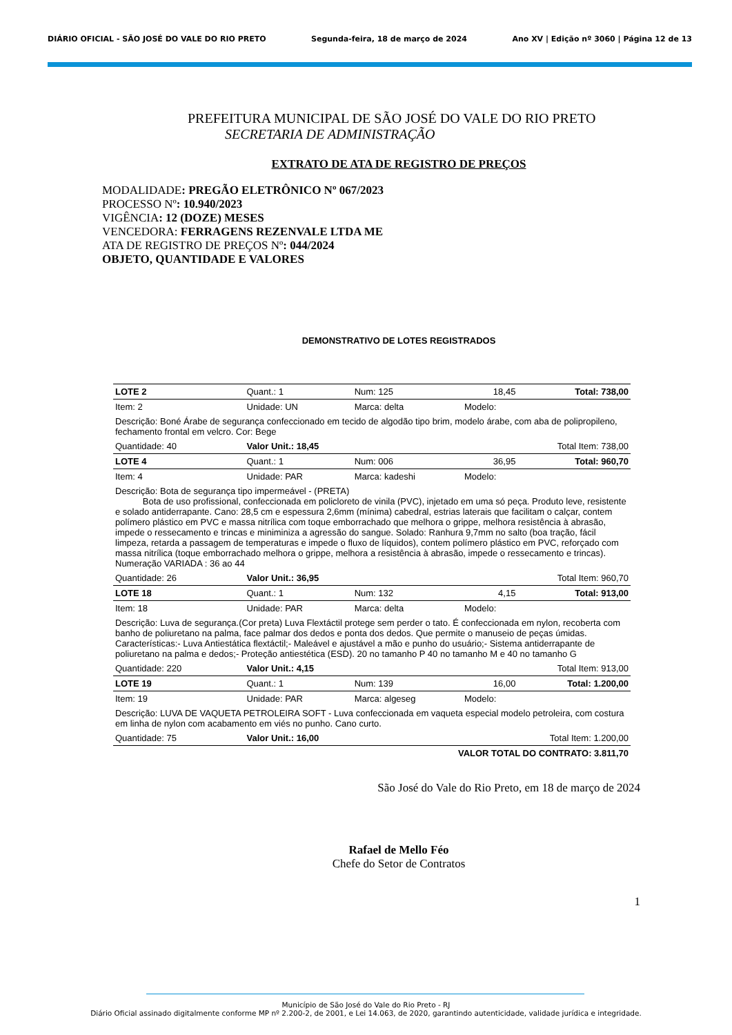DIÁRIO OFICIAL - SÃO JOSÉ DO VALE DO RIO PRETO Segunda-feira, 18 de março de 2024 Ano XV | Edição nº 3060 | Página 12 de 13
PREFEITURA MUNICIPAL DE SÃO JOSÉ DO VALE DO RIO PRETO
SECRETARIA DE ADMINISTRAÇÃO
EXTRATO DE ATA DE REGISTRO DE PREÇOS
MODALIDADE: PREGÃO ELETRÔNICO Nº 067/2023
PROCESSO Nº: 10.940/2023
VIGÊNCIA: 12 (DOZE) MESES
VENCEDORA: FERRAGENS REZENVALE LTDA ME
ATA DE REGISTRO DE PREÇOS Nº: 044/2024
OBJETO, QUANTIDADE E VALORES
DEMONSTRATIVO DE LOTES REGISTRADOS
| LOTE 2 | Quant.: 1 | Num: 125 | 18,45 | Total: 738,00 |
| Item: 2 | Unidade: UN | Marca: delta | Modelo: | |
| Descrição: Boné Árabe de segurança confeccionado em tecido de algodão tipo brim, modelo árabe, com aba de polipropileno, fechamento frontal em velcro. Cor: Bege | | | | |
| Quantidade: 40 | Valor Unit.: 18,45 | | Total Item: 738,00 | |
| LOTE 4 | Quant.: 1 | Num: 006 | 36,95 | Total: 960,70 |
| Item: 4 | Unidade: PAR | Marca: kadeshi | Modelo: | |
| Descrição: Bota de segurança tipo impermeável - (PRETA) Bota de uso profissional, confeccionada em policloreto de vinila (PVC), injetado em uma só peça. Produto leve, resistente e solado antiderrapante. Cano: 28,5 cm e espessura 2,6mm (mínima) cabedral, estrias laterais que facilitam o calçar, contem polímero plástico em PVC e massa nitrílica com toque emborrachado que melhora o grippe, melhora resistência à abrasão, impede o ressecamento e trincas e miniminiza a agressão do sangue. Solado: Ranhura 9,7mm no salto (boa tração, fácil limpeza, retarda a passagem de temperaturas e impede o fluxo de líquidos), contem polímero plástico em PVC, reforçado com massa nitrílica (toque emborrachado melhora o grippe, melhora a resistência à abrasão, impede o ressecamento e trincas). Numeração VARIADA : 36 ao 44 | | | | |
| Quantidade: 26 | Valor Unit.: 36,95 | | Total Item: 960,70 | |
| LOTE 18 | Quant.: 1 | Num: 132 | 4,15 | Total: 913,00 |
| Item: 18 | Unidade: PAR | Marca: delta | Modelo: | |
| Descrição: Luva de segurança.(Cor preta) Luva Flextáctil protege sem perder o tato. É confeccionada em nylon, recoberta com banho de poliuretano na palma, face palmar dos dedos e ponta dos dedos. Que permite o manuseio de peças úmidas. Características:- Luva Antiestática flextáctil;- Maleável e ajustável a mão e punho do usuário;- Sistema antiderrapante de poliuretano na palma e dedos;- Proteção antiestética (ESD). 20 no tamanho P 40 no tamanho M e 40 no tamanho G | | | | |
| Quantidade: 220 | Valor Unit.: 4,15 | | Total Item: 913,00 | |
| LOTE 19 | Quant.: 1 | Num: 139 | 16,00 | Total: 1.200,00 |
| Item: 19 | Unidade: PAR | Marca: algeseg | Modelo: | |
| Descrição: LUVA DE VAQUETA PETROLEIRA SOFT - Luva confeccionada em vaqueta especial modelo petroleira, com costura em linha de nylon com acabamento em viés no punho. Cano curto. | | | | |
| Quantidade: 75 | Valor Unit.: 16,00 | | Total Item: 1.200,00 | |
| VALOR TOTAL DO CONTRATO: 3.811,70 | | | | |
São José do Vale do Rio Preto, em 18 de março de 2024
Rafael de Mello Féo
Chefe do Setor de Contratos
1
Município de São José do Vale do Rio Preto - RJ
Diário Oficial assinado digitalmente conforme MP nº 2.200-2, de 2001, e Lei 14.063, de 2020, garantindo autenticidade, validade jurídica e integridade.